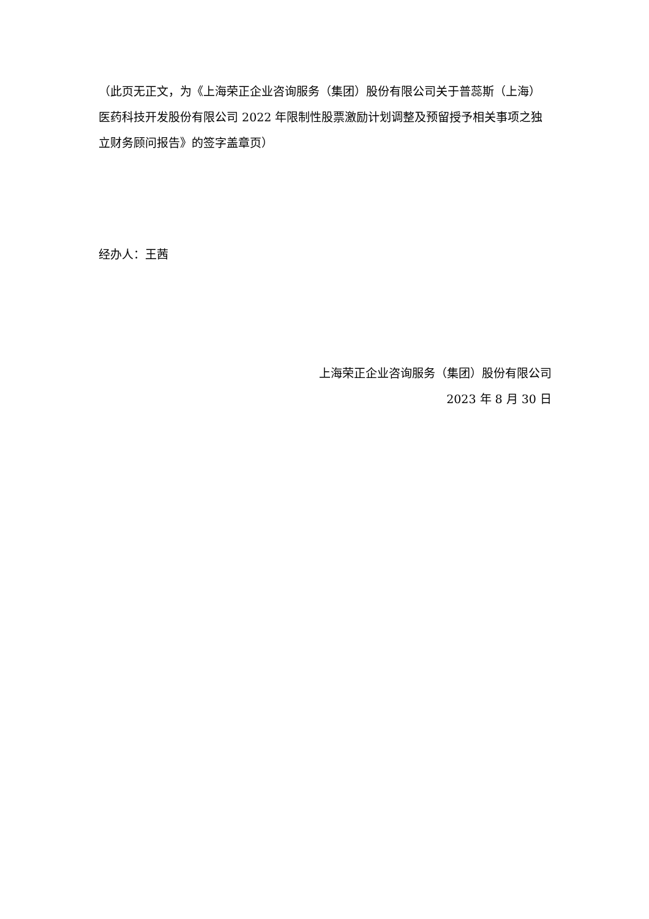（此页无正文，为《上海荣正企业咨询服务（集团）股份有限公司关于普蕊斯（上海）医药科技开发股份有限公司 2022 年限制性股票激励计划调整及预留授予相关事项之独立财务顾问报告》的签字盖章页）
经办人：王茜
上海荣正企业咨询服务（集团）股份有限公司
2023 年 8 月 30 日